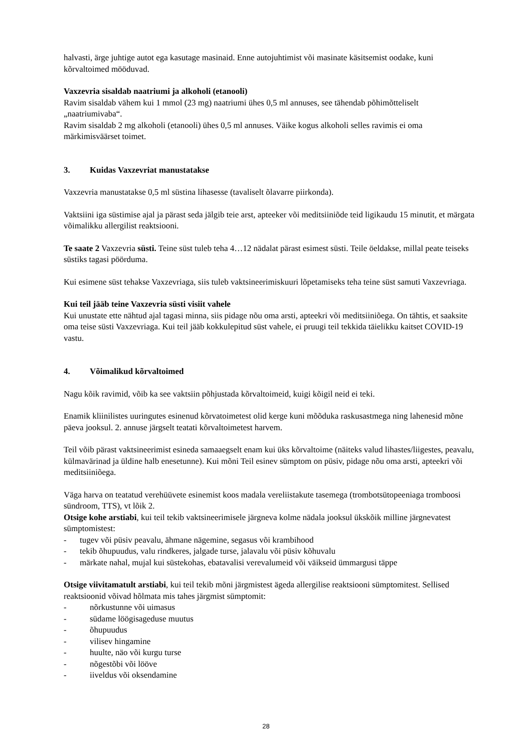halvasti, ärge juhtige autot ega kasutage masinaid. Enne autojuhtimist või masinate käsitsemist oodake, kuni kõrvaltoimed mööduvad.
Vaxzevria sisaldab naatriumi ja alkoholi (etanooli)
Ravim sisaldab vähem kui 1 mmol (23 mg) naatriumi ühes 0,5 ml annuses, see tähendab põhimõtteliselt „naatriumivaba“.
Ravim sisaldab 2 mg alkoholi (etanooli) ühes 0,5 ml annuses. Väike kogus alkoholi selles ravimis ei oma märkimisväärset toimet.
3. Kuidas Vaxzevriat manustatakse
Vaxzevria manustatakse 0,5 ml süstina lihasesse (tavaliselt õlavarre piirkonda).
Vaktsiini iga süstimise ajal ja pärast seda jälgib teie arst, apteeker või meditsiiniõde teid ligikaudu 15 minutit, et märgata võimalikku allergilist reaktsiooni.
Te saate 2 Vaxzevria süsti. Teine süst tuleb teha 4…12 nädalat pärast esimest süsti. Teile öeldakse, millal peate teiseks süstiks tagasi pöörduma.
Kui esimene süst tehakse Vaxzevriaga, siis tuleb vaktsineerimiskuuri lõpetamiseks teha teine süst samuti Vaxzevriaga.
Kui teil jääb teine Vaxzevria süsti visiit vahele
Kui unustate ette nähtud ajal tagasi minna, siis pidage nõu oma arsti, apteekri või meditsiiniõega. On tähtis, et saaksite oma teise süsti Vaxzevriaga. Kui teil jääb kokkulepitud süst vahele, ei pruugi teil tekkida täielikku kaitset COVID-19 vastu.
4. Võimalikud kõrvaltoimed
Nagu kõik ravimid, võib ka see vaktsiin põhjustada kõrvaltoimeid, kuigi kõigil neid ei teki.
Enamik kliinilistes uuringutes esinenud kõrvatoimetest olid kerge kuni mõõduka raskusastmega ning lahenesid mõne päeva jooksul. 2. annuse järgselt teatati kõrvaltoimetest harvem.
Teil võib pärast vaktsineerimist esineda samaaegselt enam kui üks kõrvaltoime (näiteks valud lihastes/liigestes, peavalu, külmavärinad ja üldine halb enesetunne). Kui mõni Teil esinev sümptom on püsiv, pidage nõu oma arsti, apteekri või meditsiiniõega.
Väga harva on teatatud verehüüvete esinemist koos madala vereliistakute tasemega (trombotsütopeeniaga tromboosi sündroom, TTS), vt lõik 2.
Otsige kohe arstiabi, kui teil tekib vaktsineerimisele järgneva kolme nädala jooksul ükskõik milline järgnevatest sümptomistest:
- tugev või püsiv peavalu, ähmane nägemine, segasus või krambihood
- tekib õhupuudus, valu rindkeres, jalgade turse, jalavalu või püsiv kõhuvalu
- märkate nahal, mujal kui süstekohas, ebatavalisi verevalumeid või väikseid ümmargusi täppe
Otsige viivitamatult arstiabi, kui teil tekib mõni järgmistest ägeda allergilise reaktsiooni sümptomitest. Sellised reaktsioonid võivad hõlmata mis tahes järgmist sümptomit:
- nõrkustunne või uimasus
- südame löögisageduse muutus
- õhupuudus
- vilisev hingamine
- huulte, näo või kurgu turse
- nõgestõbi või lööve
- iiveldus või oksendamine
28